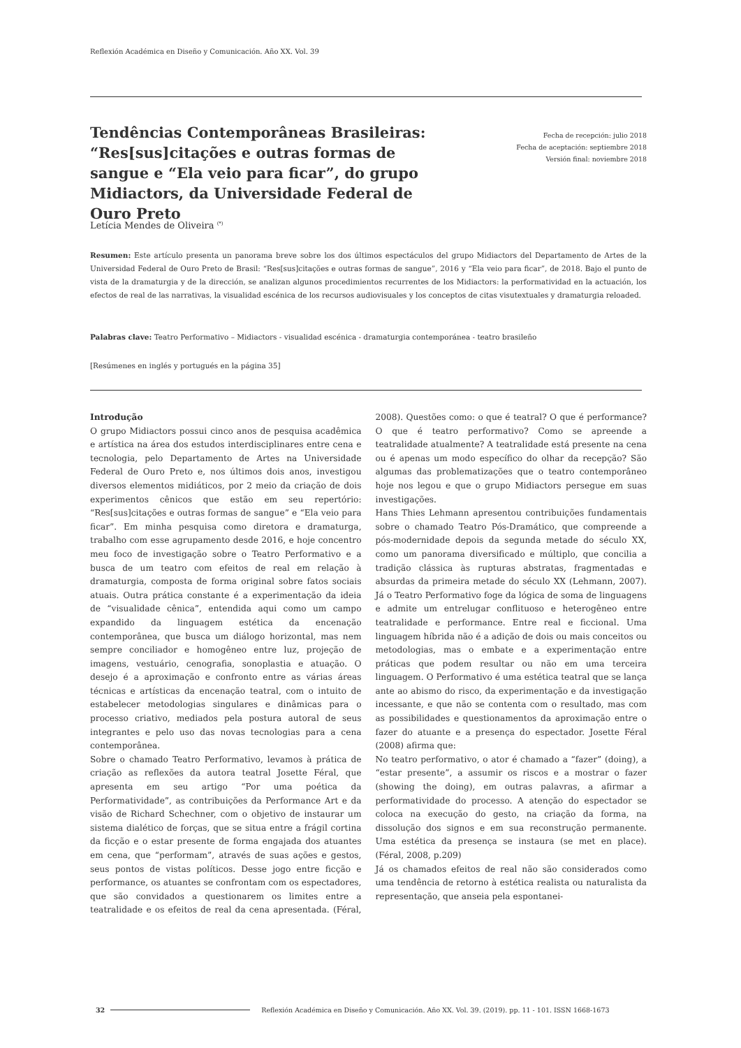Reflexión Académica en Diseño y Comunicación. Año XX. Vol. 39
Tendências Contemporâneas Brasileiras: “Res[sus]citações e outras formas de sangue e “Ela veio para ficar”, do grupo Midiactors, da Universidade Federal de Ouro Preto
Fecha de recepción: julio 2018
Fecha de aceptación: septiembre 2018
Versión final: noviembre 2018
Letícia Mendes de Oliveira <sup>(*)</sup>
Resumen: Este artículo presenta un panorama breve sobre los dos últimos espectáculos del grupo Midiactors del Departamento de Artes de la Universidad Federal de Ouro Preto de Brasil: “Res[sus]citações e outras formas de sangue”, 2016 y “Ela veio para ficar”, de 2018. Bajo el punto de vista de la dramaturgia y de la dirección, se analizan algunos procedimientos recurrentes de los Midiactors: la performatividad en la actuación, los efectos de real de las narrativas, la visualidad escénica de los recursos audiovisuales y los conceptos de citas visutextuales y dramaturgia reloaded.
Palabras clave: Teatro Performativo – Midiactors - visualidad escénica - dramaturgia contemporánea - teatro brasileño
[Resúmenes en inglés y portugués en la página 35]
Introdução
O grupo Midiactors possui cinco anos de pesquisa acadêmica e artística na área dos estudos interdisciplinares entre cena e tecnologia, pelo Departamento de Artes na Universidade Federal de Ouro Preto e, nos últimos dois anos, investigou diversos elementos midiáticos, por 2 meio da criação de dois experimentos cênicos que estão em seu repertório: “Res[sus]citações e outras formas de sangue” e “Ela veio para ficar”. Em minha pesquisa como diretora e dramaturga, trabalho com esse agrupamento desde 2016, e hoje concentro meu foco de investigação sobre o Teatro Performativo e a busca de um teatro com efeitos de real em relação à dramaturgia, composta de forma original sobre fatos sociais atuais. Outra prática constante é a experimentação da ideia de “visualidade cênica”, entendida aqui como um campo expandido da linguagem estética da encenação contemporânea, que busca um diálogo horizontal, mas nem sempre conciliador e homogêneo entre luz, projeção de imagens, vestuário, cenografia, sonoplastia e atuação. O desejo é a aproximação e confronto entre as várias áreas técnicas e artísticas da encenação teatral, com o intuito de estabelecer metodologias singulares e dinâmicas para o processo criativo, mediados pela postura autoral de seus integrantes e pelo uso das novas tecnologias para a cena contemporânea.
Sobre o chamado Teatro Performativo, levamos à prática de criação as reflexões da autora teatral Josette Féral, que apresenta em seu artigo “Por uma poética da Performatividade”, as contribuições da Performance Art e da visão de Richard Schechner, com o objetivo de instaurar um sistema dialético de forças, que se situa entre a frágil cortina da ficção e o estar presente de forma engajada dos atuantes em cena, que “performam”, através de suas ações e gestos, seus pontos de vistas políticos. Desse jogo entre ficção e performance, os atuantes se confrontam com os espectadores, que são convidados a questionarem os limites entre a teatralidade e os efeitos de real da cena apresentada. (Féral, 2008). Questões como: o que é teatral? O que é performance? O que é teatro performativo? Como se apreende a teatralidade atualmente? A teatralidade está presente na cena ou é apenas um modo específico do olhar da recepção? São algumas das problematizações que o teatro contemporâneo hoje nos legou e que o grupo Midiactors persegue em suas investigações.
Hans Thies Lehmann apresentou contribuições fundamentais sobre o chamado Teatro Pós-Dramático, que compreende a pós-modernidade depois da segunda metade do século XX, como um panorama diversificado e múltiplo, que concilia a tradição clássica às rupturas abstratas, fragmentadas e absurdas da primeira metade do século XX (Lehmann, 2007). Já o Teatro Performativo foge da lógica de soma de linguagens e admite um entrelugar conflituoso e heterogêneo entre teatralidade e performance. Entre real e ficcional. Uma linguagem híbrida não é a adição de dois ou mais conceitos ou metodologias, mas o embate e a experimentação entre práticas que podem resultar ou não em uma terceira linguagem. O Performativo é uma estética teatral que se lança ante ao abismo do risco, da experimentação e da investigação incessante, e que não se contenta com o resultado, mas com as possibilidades e questionamentos da aproximação entre o fazer do atuante e a presença do espectador. Josette Féral (2008) afirma que:
No teatro performativo, o ator é chamado a “fazer” (doing), a “estar presente”, a assumir os riscos e a mostrar o fazer (showing the doing), em outras palavras, a afirmar a performatividade do processo. A atenção do espectador se coloca na execução do gesto, na criação da forma, na dissolução dos signos e em sua reconstrução permanente. Uma estética da presença se instaura (se met en place). (Féral, 2008, p.209)
Já os chamados efeitos de real não são considerados como uma tendência de retorno à estética realista ou naturalista da representação, que anseia pela espontanei-
32 Reflexión Académica en Diseño y Comunicación. Año XX. Vol. 39. (2019). pp. 11 - 101. ISSN 1668-1673